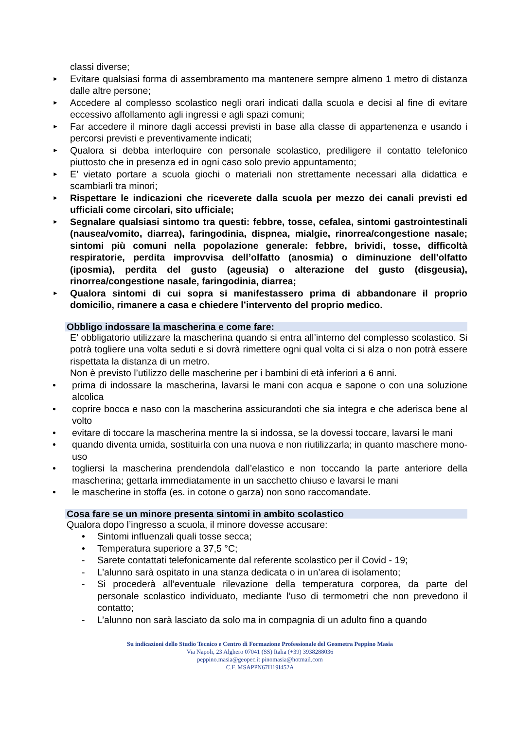classi diverse;
►
Evitare qualsiasi forma di assembramento ma mantenere sempre almeno 1 metro di distanza dalle altre persone;
►
Accedere al complesso scolastico negli orari indicati dalla scuola e decisi al fine di evitare eccessivo affollamento agli ingressi e agli spazi comuni;
►
Far accedere il minore dagli accessi previsti in base alla classe di appartenenza e usando i percorsi previsti e preventivamente indicati;
►
Qualora si debba interloquire con personale scolastico, prediligere il contatto telefonico piuttosto che in presenza ed in ogni caso solo previo appuntamento;
►
E’ vietato portare a scuola giochi o materiali non strettamente necessari alla didattica e scambiarli tra minori;
►
Rispettare le indicazioni che riceverete dalla scuola per mezzo dei canali previsti ed ufficiali come circolari, sito ufficiale;
►
Segnalare qualsiasi sintomo tra questi: febbre, tosse, cefalea, sintomi gastrointestinali (nausea/vomito, diarrea), faringodinia, dispnea, mialgie, rinorrea/congestione nasale; sintomi più comuni nella popolazione generale: febbre, brividi, tosse, difficoltà respiratorie, perdita improvvisa dell’olfatto (anosmia) o diminuzione dell'olfatto (iposmia), perdita del gusto (ageusia) o alterazione del gusto (disgeusia), rinorrea/congestione nasale, faringodinia, diarrea;
►
Qualora sintomi di cui sopra si manifestassero prima di abbandonare il proprio domicilio, rimanere a casa e chiedere l’intervento del proprio medico.
Obbligo indossare la mascherina e come fare:
E’ obbligatorio utilizzare la mascherina quando si entra all’interno del complesso scolastico. Si potrà togliere una volta seduti e si dovrà rimettere ogni qual volta ci si alza o non potrà essere rispettata la distanza di un metro.
Non è previsto l’utilizzo delle mascherine per i bambini di età inferiori a 6 anni.
• prima di indossare la mascherina, lavarsi le mani con acqua e sapone o con una soluzione alcolica
• coprire bocca e naso con la mascherina assicurandoti che sia integra e che aderisca bene al volto
• evitare di toccare la mascherina mentre la si indossa, se la dovessi toccare, lavarsi le mani
• quando diventa umida, sostituirla con una nuova e non riutilizzarla; in quanto maschere mono-uso
• togliersi la mascherina prendendola dall’elastico e non toccando la parte anteriore della mascherina; gettarla immediatamente in un sacchetto chiuso e lavarsi le mani
• le mascherine in stoffa (es. in cotone o garza) non sono raccomandate.
Cosa fare se un minore presenta sintomi in ambito scolastico
Qualora dopo l’ingresso a scuola, il minore dovesse accusare:
• Sintomi influenzali quali tosse secca;
• Temperatura superiore a 37,5 °C;
- Sarete contattati telefonicamente dal referente scolastico per il Covid - 19;
- L’alunno sarà ospitato in una stanza dedicata o in un’area di isolamento;
- Si procederà all’eventuale rilevazione della temperatura corporea, da parte del personale scolastico individuato, mediante l’uso di termometri che non prevedono il contatto;
- L’alunno non sarà lasciato da solo ma in compagnia di un adulto fino a quando
Su indicazioni dello Studio Tecnico e Centro di Formazione Professionale del Geometra Peppino Masia
Via Napoli, 23 Alghero 07041 (SS) Italia (+39) 3938288036
peppino.masia@geopec.it pinomasia@hotmail.com
C.F. MSAPPN67H19I452A